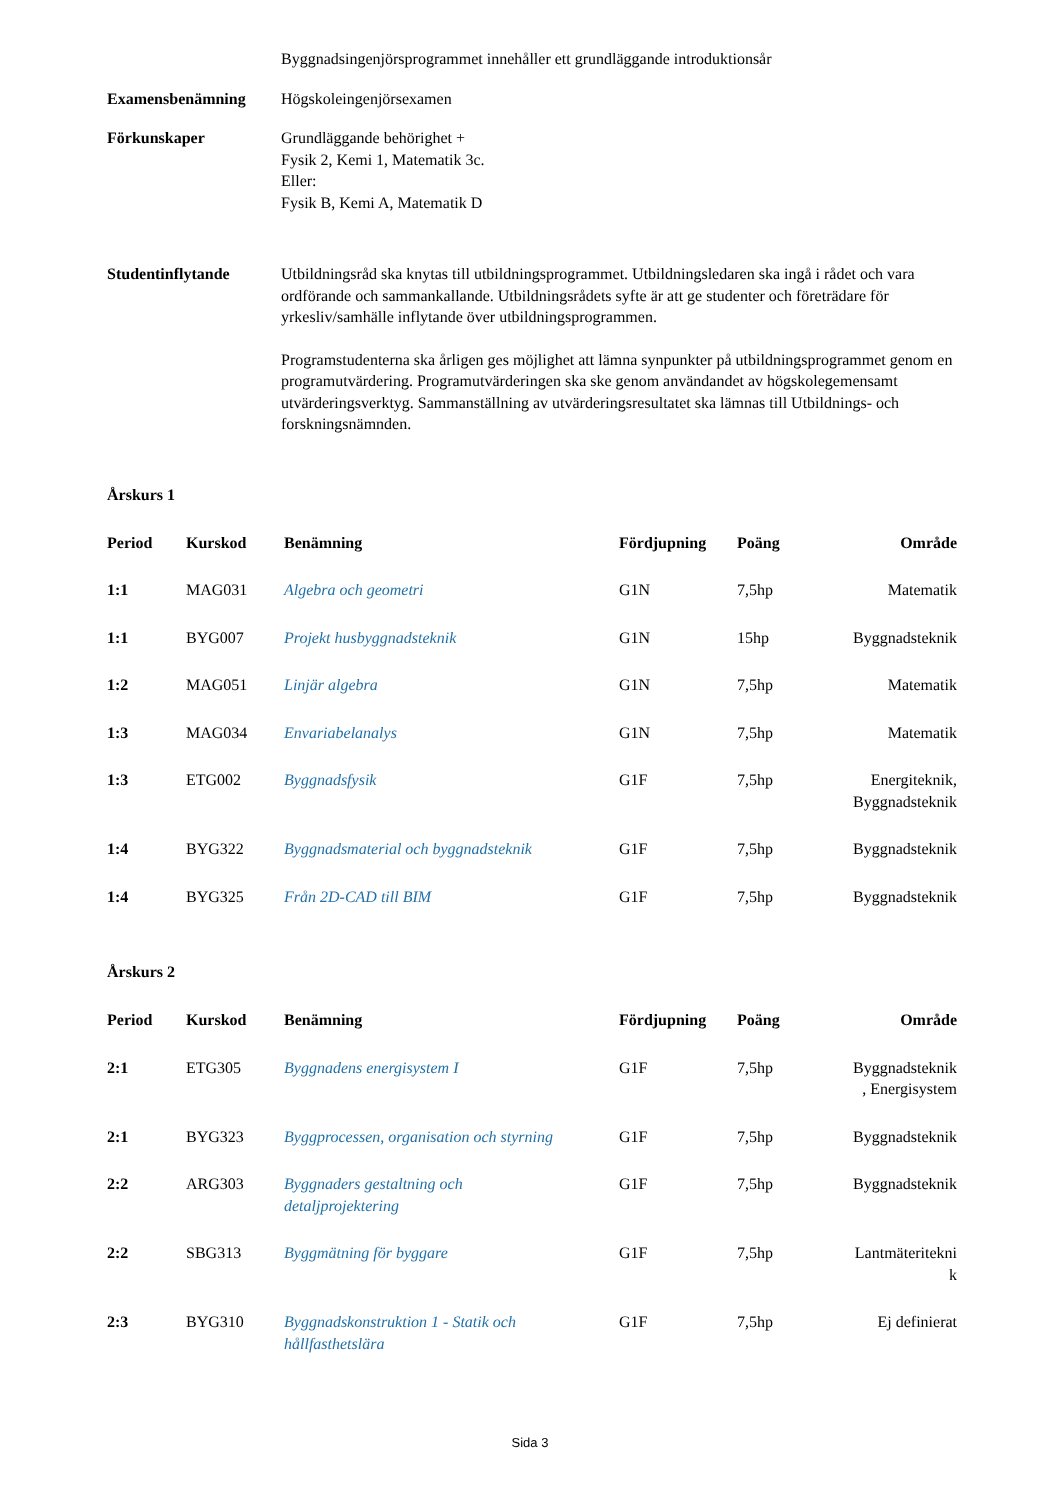Byggnadsingenjörsprogrammet innehåller ett grundläggande introduktionsår
Examensbenämning Högskoleingenjörsexamen
Förkunskaper Grundläggande behörighet +
Fysik 2, Kemi 1, Matematik 3c.
Eller:
Fysik B, Kemi A, Matematik D
Studentinflytande Utbildningsråd ska knytas till utbildningsprogrammet. Utbildningsledaren ska ingå i rådet och vara ordförande och sammankallande. Utbildningsrådets syfte är att ge studenter och företrädare för yrkesliv/samhälle inflytande över utbildningsprogrammen.
Programstudenterna ska årligen ges möjlighet att lämna synpunkter på utbildningsprogrammet genom en programutvärdering. Programutvärderingen ska ske genom användandet av högskolegemensamt utvärderingsverktyg. Sammanställning av utvärderingsresultatet ska lämnas till Utbildnings- och forskningsnämnden.
Årskurs 1
| Period | Kurskod | Benämning | Fördjupning | Poäng | Område |
| --- | --- | --- | --- | --- | --- |
| 1:1 | MAG031 | Algebra och geometri | G1N | 7,5hp | Matematik |
| 1:1 | BYG007 | Projekt husbyggnadsteknik | G1N | 15hp | Byggnadsteknik |
| 1:2 | MAG051 | Linjär algebra | G1N | 7,5hp | Matematik |
| 1:3 | MAG034 | Envariabelanalys | G1N | 7,5hp | Matematik |
| 1:3 | ETG002 | Byggnadsfysik | G1F | 7,5hp | Energiteknik, Byggnadsteknik |
| 1:4 | BYG322 | Byggnadsmaterial och byggnadsteknik | G1F | 7,5hp | Byggnadsteknik |
| 1:4 | BYG325 | Från 2D-CAD till BIM | G1F | 7,5hp | Byggnadsteknik |
Årskurs 2
| Period | Kurskod | Benämning | Fördjupning | Poäng | Område |
| --- | --- | --- | --- | --- | --- |
| 2:1 | ETG305 | Byggnadens energisystem I | G1F | 7,5hp | Byggnadsteknik , Energisystem |
| 2:1 | BYG323 | Byggprocessen, organisation och styrning | G1F | 7,5hp | Byggnadsteknik |
| 2:2 | ARG303 | Byggnaders gestaltning och detaljprojektering | G1F | 7,5hp | Byggnadsteknik |
| 2:2 | SBG313 | Byggmätning för byggare | G1F | 7,5hp | Lantmäteritekni k |
| 2:3 | BYG310 | Byggnadskonstruktion 1 - Statik och hållfasthetslära | G1F | 7,5hp | Ej definierat |
Sida 3